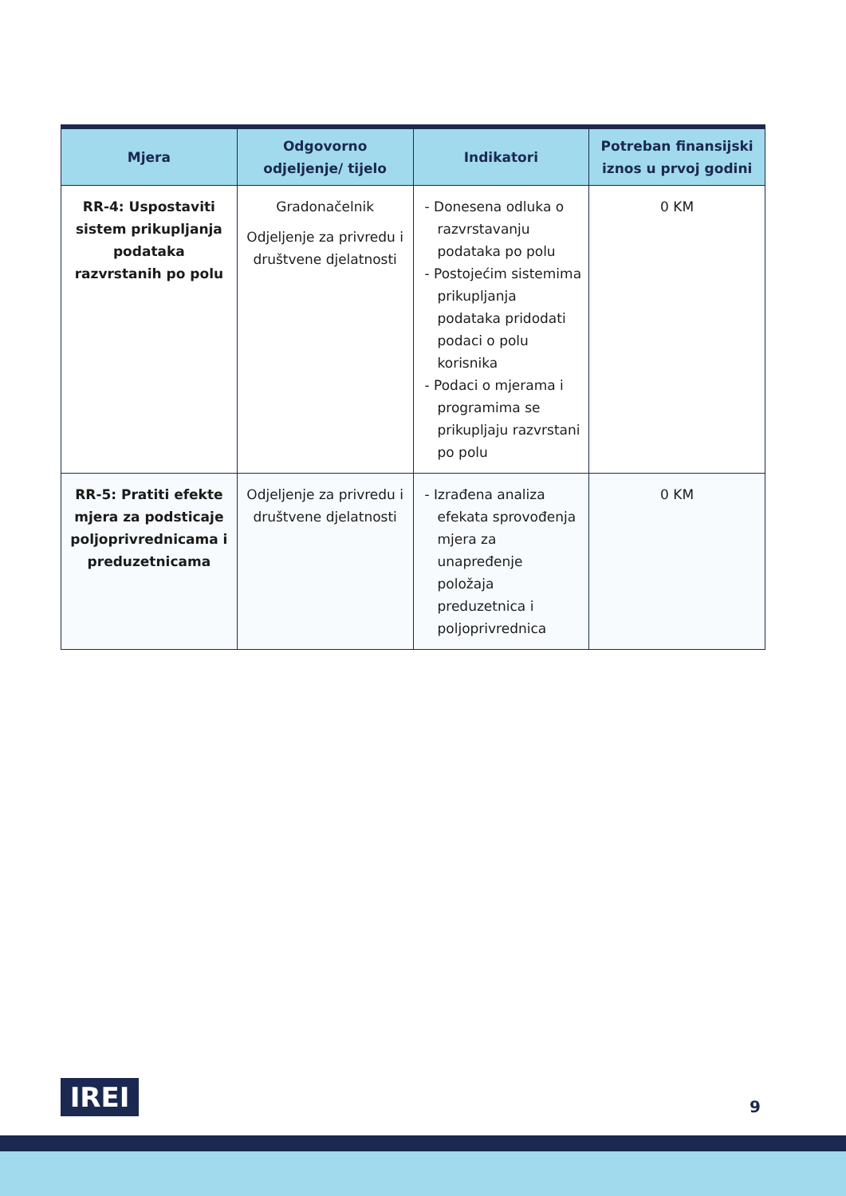| Mjera | Odgovorno odjeljenje/ tijelo | Indikatori | Potreban finansijski iznos u prvoj godini |
| --- | --- | --- | --- |
| RR-4: Uspostaviti sistem prikupljanja podataka razvrstanih po polu | Gradonačelnik Odjeljenje za privredu i društvene djelatnosti | - Donesena odluka o razvrstavanju podataka po polu - Postojećim sistemima prikupljanja podataka pridodati podaci o polu korisnika - Podaci o mjerama i programima se prikupljaju razvrstani po polu | 0 KM |
| RR-5: Pratiti efekte mjera za podsticaje poljoprivrednicama i preduzetnicama | Odjeljenje za privredu i društvene djelatnosti | - Izrađena analiza efekata sprovođenja mjera za unapređenje položaja preduzetnica i poljoprivrednica | 0 KM |
IREI 9